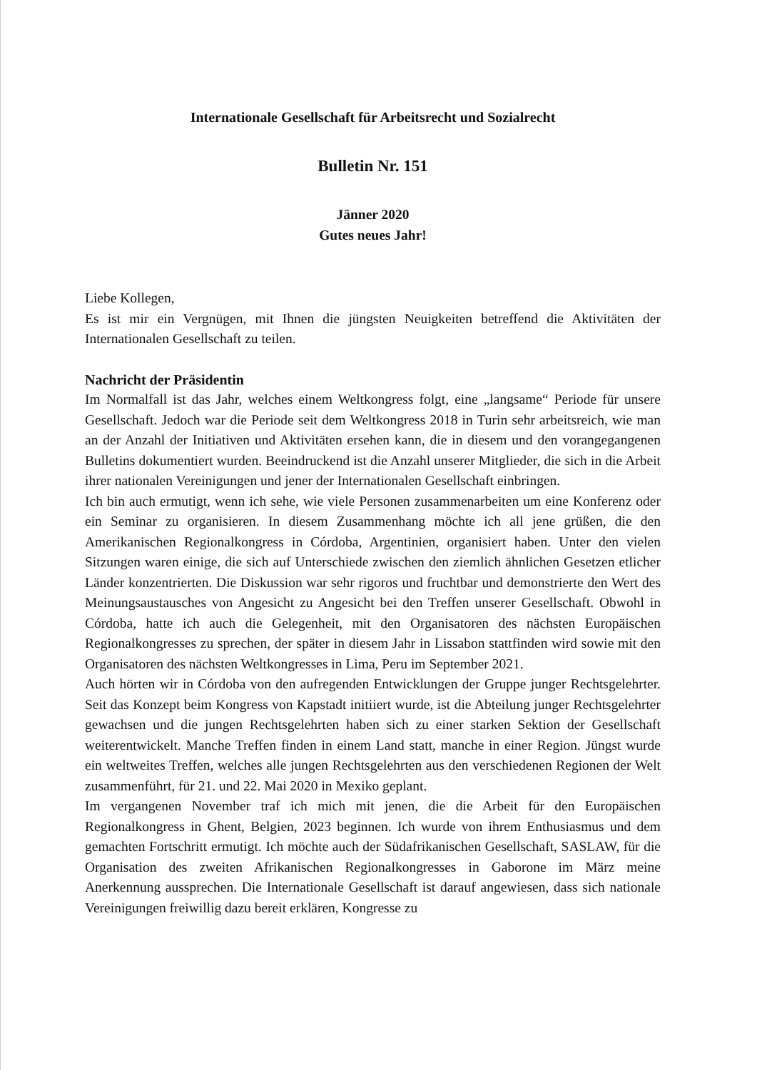Internationale Gesellschaft für Arbeitsrecht und Sozialrecht
Bulletin Nr. 151
Jänner 2020
Gutes neues Jahr!
Liebe Kollegen,
Es ist mir ein Vergnügen, mit Ihnen die jüngsten Neuigkeiten betreffend die Aktivitäten der Internationalen Gesellschaft zu teilen.
Nachricht der Präsidentin
Im Normalfall ist das Jahr, welches einem Weltkongress folgt, eine „langsame“ Periode für unsere Gesellschaft. Jedoch war die Periode seit dem Weltkongress 2018 in Turin sehr arbeitsreich, wie man an der Anzahl der Initiativen und Aktivitäten ersehen kann, die in diesem und den vorangegangenen Bulletins dokumentiert wurden. Beeindruckend ist die Anzahl unserer Mitglieder, die sich in die Arbeit ihrer nationalen Vereinigungen und jener der Internationalen Gesellschaft einbringen.
Ich bin auch ermutigt, wenn ich sehe, wie viele Personen zusammenarbeiten um eine Konferenz oder ein Seminar zu organisieren. In diesem Zusammenhang möchte ich all jene grüßen, die den Amerikanischen Regionalkongress in Córdoba, Argentinien, organisiert haben. Unter den vielen Sitzungen waren einige, die sich auf Unterschiede zwischen den ziemlich ähnlichen Gesetzen etlicher Länder konzentrierten. Die Diskussion war sehr rigoros und fruchtbar und demonstrierte den Wert des Meinungsaustausches von Angesicht zu Angesicht bei den Treffen unserer Gesellschaft. Obwohl in Córdoba, hatte ich auch die Gelegenheit, mit den Organisatoren des nächsten Europäischen Regionalkongresses zu sprechen, der später in diesem Jahr in Lissabon stattfinden wird sowie mit den Organisatoren des nächsten Weltkongresses in Lima, Peru im September 2021.
Auch hörten wir in Córdoba von den aufregenden Entwicklungen der Gruppe junger Rechtsgelehrter. Seit das Konzept beim Kongress von Kapstadt initiiert wurde, ist die Abteilung junger Rechtsgelehrter gewachsen und die jungen Rechtsgelehrten haben sich zu einer starken Sektion der Gesellschaft weiterentwickelt. Manche Treffen finden in einem Land statt, manche in einer Region. Jüngst wurde ein weltweites Treffen, welches alle jungen Rechtsgelehrten aus den verschiedenen Regionen der Welt zusammenführt, für 21. und 22. Mai 2020 in Mexiko geplant.
Im vergangenen November traf ich mich mit jenen, die die Arbeit für den Europäischen Regionalkongress in Ghent, Belgien, 2023 beginnen. Ich wurde von ihrem Enthusiasmus und dem gemachten Fortschritt ermutigt. Ich möchte auch der Südafrikanischen Gesellschaft, SASLAW, für die Organisation des zweiten Afrikanischen Regionalkongresses in Gaborone im März meine Anerkennung aussprechen. Die Internationale Gesellschaft ist darauf angewiesen, dass sich nationale Vereinigungen freiwillig dazu bereit erklären, Kongresse zu